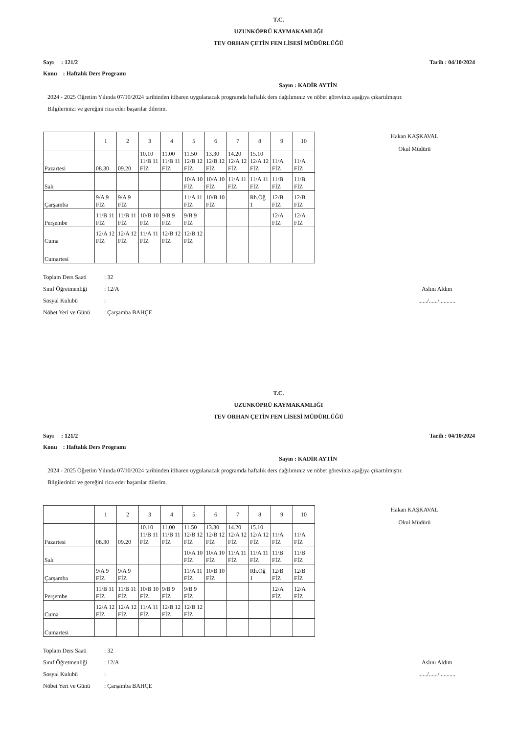T.C.
UZUNKÖPRÜ KAYMAKAMLIĞI
TEV ORHAN ÇETİN FEN LİSESİ MÜDÜRLÜĞÜ
Sayı : 121/2 Tarih : 04/10/2024
Konu : Haftalık Ders Programı
Sayın : KADİR AYTİN
2024 - 2025 Öğretim Yılında 07/10/2024 tarihinden itibaren uygulanacak programda haftalık ders dağılımınız ve nöbet göreviniz aşağıya çıkartılmıştır.
Bilgilerinizi ve gereğini rica eder başarılar dilerim.
Hakan KAŞKAVAL
Okul Müdürü
| | 1 | 2 | 3 | 4 | 5 | 6 | 7 | 8 | 9 | 10 |
| --- | --- | --- | --- | --- | --- | --- | --- | --- | --- | --- |
| Pazartesi | 08.30 | 09.20 | 10.10 11/B 11 FİZ | 11.00 11/B 11 FİZ | 11.50 12/B 12 FİZ | 13.30 12/B 12 FİZ | 14.20 12/A 12 FİZ | 15.10 12/A 12 FİZ | 11/A FİZ | 11/A FİZ |
| Salı | | | | | 10/A 10 FİZ | 10/A 10 FİZ | 11/A 11 FİZ | 11/A 11 FİZ | 11/B FİZ | 11/B FİZ |
| Çarşamba | 9/A 9 FİZ | 9/A 9 FİZ | | | 11/A 11 FİZ | 10/B 10 FİZ | | Rh.Öğ 1 | 12/B FİZ | 12/B FİZ |
| Perşembe | 11/B 11 FİZ | 11/B 11 FİZ | 10/B 10 FİZ | 9/B 9 FİZ | 9/B 9 FİZ | | | | 12/A FİZ | 12/A FİZ |
| Cuma | 12/A 12 FİZ | 12/A 12 FİZ | 11/A 11 FİZ | 12/B 12 FİZ | 12/B 12 FİZ | | | | | |
| Cumartesi | | | | | | | | | | |
Toplam Ders Saati: 32
Sınıf Öğretmenliği: 12/A
Sosyal Kulubü:
Nöbet Yeri ve Günü: Çarşamba BAHÇE
Aslını Aldım
....../....../...........
T.C.
UZUNKÖPRÜ KAYMAKAMLIĞI
TEV ORHAN ÇETİN FEN LİSESİ MÜDÜRLÜĞÜ
Sayı : 121/2 Tarih : 04/10/2024
Konu : Haftalık Ders Programı
Sayın : KADİR AYTİN
2024 - 2025 Öğretim Yılında 07/10/2024 tarihinden itibaren uygulanacak programda haftalık ders dağılımınız ve nöbet göreviniz aşağıya çıkartılmıştır.
Bilgilerinizi ve gereğini rica eder başarılar dilerim.
Hakan KAŞKAVAL
Okul Müdürü
| | 1 | 2 | 3 | 4 | 5 | 6 | 7 | 8 | 9 | 10 |
| --- | --- | --- | --- | --- | --- | --- | --- | --- | --- | --- |
| Pazartesi | 08.30 | 09.20 | 10.10 11/B 11 FİZ | 11.00 11/B 11 FİZ | 11.50 12/B 12 FİZ | 13.30 12/B 12 FİZ | 14.20 12/A 12 FİZ | 15.10 12/A 12 FİZ | 11/A FİZ | 11/A FİZ |
| Salı | | | | | 10/A 10 FİZ | 10/A 10 FİZ | 11/A 11 FİZ | 11/A 11 FİZ | 11/B FİZ | 11/B FİZ |
| Çarşamba | 9/A 9 FİZ | 9/A 9 FİZ | | | 11/A 11 FİZ | 10/B 10 FİZ | | Rh.Öğ 1 | 12/B FİZ | 12/B FİZ |
| Perşembe | 11/B 11 FİZ | 11/B 11 FİZ | 10/B 10 FİZ | 9/B 9 FİZ | 9/B 9 FİZ | | | | 12/A FİZ | 12/A FİZ |
| Cuma | 12/A 12 FİZ | 12/A 12 FİZ | 11/A 11 FİZ | 12/B 12 FİZ | 12/B 12 FİZ | | | | | |
| Cumartesi | | | | | | | | | | |
Toplam Ders Saati: 32
Sınıf Öğretmenliği: 12/A
Sosyal Kulubü:
Nöbet Yeri ve Günü: Çarşamba BAHÇE
Aslını Aldım
....../....../...........